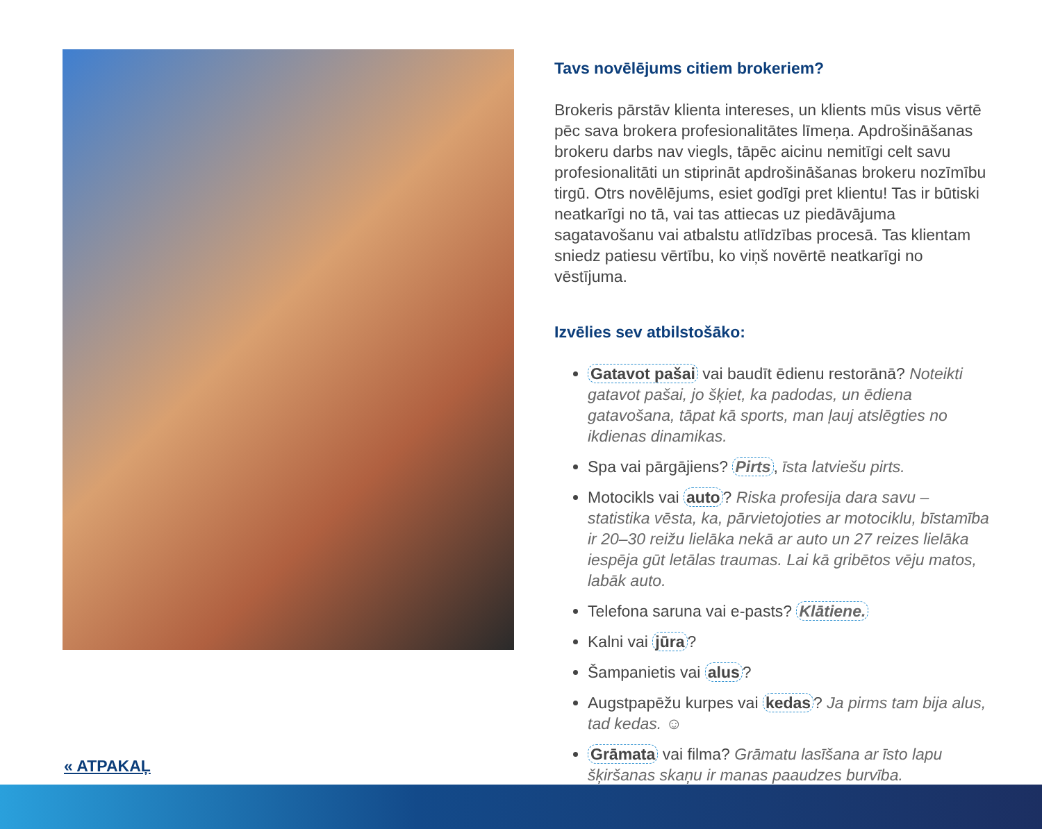Tavs novēlējums citiem brokeriem?
Brokeris pārstāv klienta intereses, un klients mūs visus vērtē pēc sava brokera profesionalitātes līmeņa. Apdrošināšanas brokeru darbs nav viegls, tāpēc aicinu nemitīgi celt savu profesionalitāti un stiprināt apdrošināšanas brokeru nozīmību tirgū. Otrs novēlējums, esiet godīgi pret klientu! Tas ir būtiski neatkarīgi no tā, vai tas attiecas uz piedāvājuma sagatavošanu vai atbalstu atlīdzības procesā. Tas klientam sniedz patiesu vērtību, ko viņš novērtē neatkarīgi no vēstījuma.
Izvēlies sev atbilstošāko:
Gatavot pašai vai baudīt ēdienu restorānā? Noteikti gatavot pašai, jo šķiet, ka padodas, un ēdiena gatavošana, tāpat kā sports, man ļauj atslēgties no ikdienas dinamikas.
Spa vai pārgājiens? Pirts, īsta latviešu pirts.
Motocikls vai auto? Riska profesija dara savu – statistika vēsta, ka, pārvietojoties ar motociklu, bīstamība ir 20–30 reižu lielāka nekā ar auto un 27 reizes lielāka iespēja gūt letālas traumas. Lai kā gribētos vēju matos, labāk auto.
Telefona saruna vai e-pasts? Klātiene.
Kalni vai jūra?
Šampanietis vai alus?
Augstpapēžu kurpes vai kedas? Ja pirms tam bija alus, tad kedas. ☺
Grāmata vai filma? Grāmatu lasīšana ar īsto lapu šķiršanas skaņu ir manas paaudzes burvība.
« ATPAKAĻ